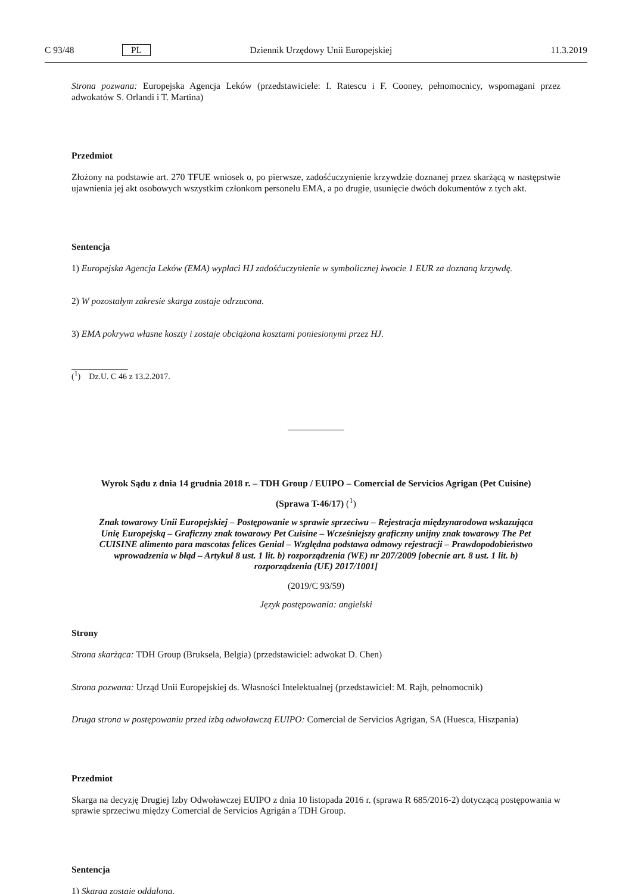C 93/48 PL Dziennik Urzędowy Unii Europejskiej 11.3.2019
Strona pozwana: Europejska Agencja Leków (przedstawiciele: I. Ratescu i F. Cooney, pełnomocnicy, wspomagani przez adwokatów S. Orlandi i T. Martina)
Przedmiot
Złożony na podstawie art. 270 TFUE wniosek o, po pierwsze, zadośćuczynienie krzywdzie doznanej przez skarżącą w następstwie ujawnienia jej akt osobowych wszystkim członkom personelu EMA, a po drugie, usunięcie dwóch dokumentów z tych akt.
Sentencja
1) Europejska Agencja Leków (EMA) wypłaci HJ zadośćuczynienie w symbolicznej kwocie 1 EUR za doznaną krzywdę.
2) W pozostałym zakresie skarga zostaje odrzucona.
3) EMA pokrywa własne koszty i zostaje obciążona kosztami poniesionymi przez HJ.
(<sup>1</sup>) Dz.U. C 46 z 13.2.2017.
Wyrok Sądu z dnia 14 grudnia 2018 r. – TDH Group / EUIPO – Comercial de Servicios Agrigan (Pet Cuisine)
(Sprawa T-46/17) (<sup>1</sup>)
Znak towarowy Unii Europejskiej – Postępowanie w sprawie sprzeciwu – Rejestracja międzynarodowa wskazująca Unię Europejską – Graficzny znak towarowy Pet Cuisine – Wcześniejszy graficzny unijny znak towarowy The Pet CUISINE alimento para mascotas felices Genial – Względna podstawa odmowy rejestracji – Prawdopodobieństwo wprowadzenia w błąd – Artykuł 8 ust. 1 lit. b) rozporządzenia (WE) nr 207/2009 [obecnie art. 8 ust. 1 lit. b) rozporządzenia (UE) 2017/1001]
(2019/C 93/59)
Język postępowania: angielski
Strony
Strona skarżąca: TDH Group (Bruksela, Belgia) (przedstawiciel: adwokat D. Chen)
Strona pozwana: Urząd Unii Europejskiej ds. Własności Intelektualnej (przedstawiciel: M. Rajh, pełnomocnik)
Druga strona w postępowaniu przed izbą odwoławczą EUIPO: Comercial de Servicios Agrigan, SA (Huesca, Hiszpania)
Przedmiot
Skarga na decyzję Drugiej Izby Odwoławczej EUIPO z dnia 10 listopada 2016 r. (sprawa R 685/2016-2) dotyczącą postępowania w sprawie sprzeciwu między Comercial de Servicios Agrigán a TDH Group.
Sentencja
1) Skarga zostaje oddalona.